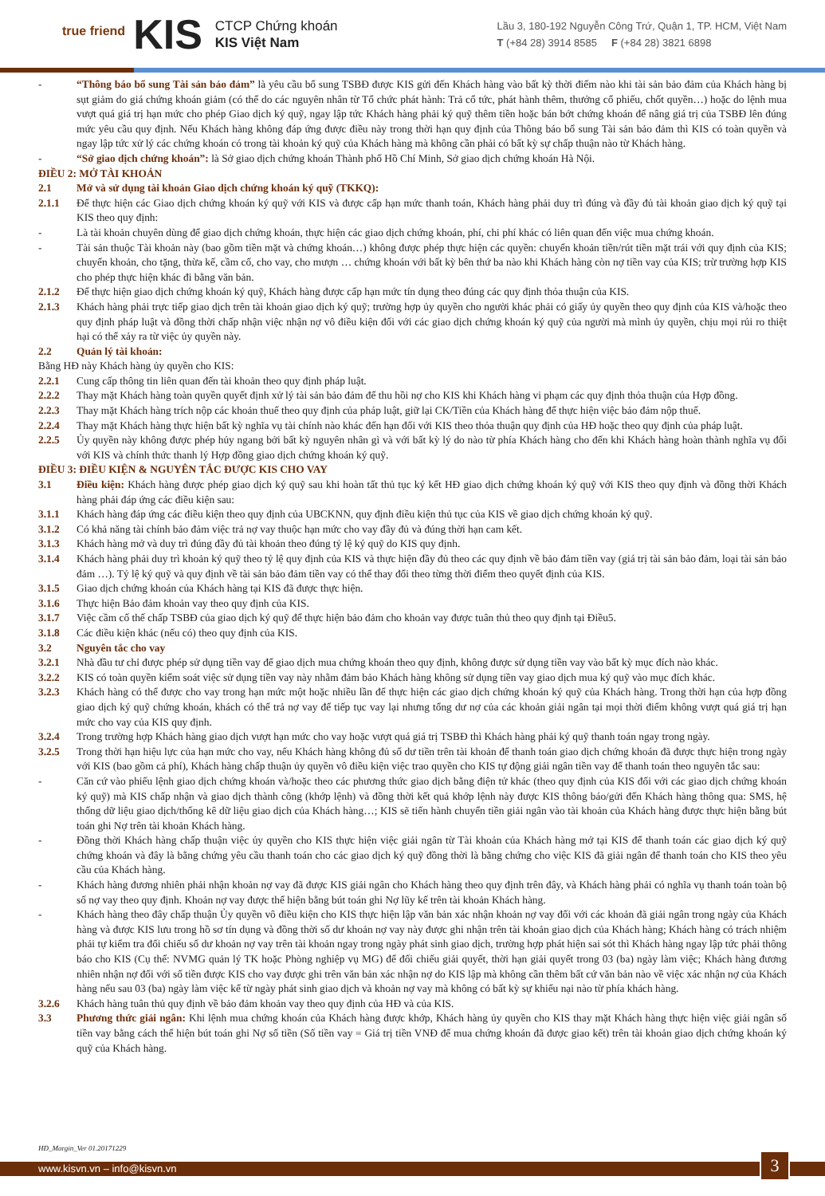true friend
KIS
CTCP Chứng khoán
KIS Việt Nam
Lầu 3, 180-192 Nguyễn Công Trứ, Quận 1, TP. HCM, Việt Nam
T (+84 28) 3914 8585 F (+84 28) 3821 6898
- “Thông báo bổ sung Tài sản bảo đảm” là yêu cầu bổ sung TSBĐ được KIS gửi đến Khách hàng vào bất kỳ thời điểm nào khi tài sản bảo đảm của Khách hàng bị sụt giảm do giá chứng khoán giảm (có thể do các nguyên nhân từ Tổ chức phát hành: Trả cổ tức, phát hành thêm, thưởng cổ phiếu, chốt quyền…) hoặc do lệnh mua vượt quá giá trị hạn mức cho phép Giao dịch ký quỹ, ngay lập tức Khách hàng phải ký quỹ thêm tiền hoặc bán bớt chứng khoán để nâng giá trị của TSBĐ lên đúng mức yêu cầu quy định. Nếu Khách hàng không đáp ứng được điều này trong thời hạn quy định của Thông báo bổ sung Tài sản bảo đảm thì KIS có toàn quyền và ngay lập tức xử lý các chứng khoán có trong tài khoản ký quỹ của Khách hàng mà không cần phải có bất kỳ sự chấp thuận nào từ Khách hàng.
- “Sở giao dịch chứng khoán”: là Sở giao dịch chứng khoán Thành phố Hồ Chí Minh, Sở giao dịch chứng khoán Hà Nội.
ĐIỀU 2: MỞ TÀI KHOẢN
2.1 Mở và sử dụng tài khoản Giao dịch chứng khoán ký quỹ (TKKQ):
2.1.1 Để thực hiện các Giao dịch chứng khoán ký quỹ với KIS và được cấp hạn mức thanh toán, Khách hàng phải duy trì đúng và đầy đủ tài khoản giao dịch ký quỹ tại KIS theo quy định:
- Là tài khoản chuyên dùng để giao dịch chứng khoán, thực hiện các giao dịch chứng khoán, phí, chi phí khác có liên quan đến việc mua chứng khoán.
- Tài sản thuộc Tài khoản này (bao gồm tiền mặt và chứng khoán…) không được phép thực hiện các quyền: chuyển khoản tiền/rút tiền mặt trái với quy định của KIS; chuyển khoản, cho tặng, thừa kế, cầm cố, cho vay, cho mượn … chứng khoán với bất kỳ bên thứ ba nào khi Khách hàng còn nợ tiền vay của KIS; trừ trường hợp KIS cho phép thực hiện khác đi bằng văn bản.
2.1.2 Để thực hiện giao dịch chứng khoán ký quỹ, Khách hàng được cấp hạn mức tín dụng theo đúng các quy định thỏa thuận của KIS.
2.1.3 Khách hàng phải trực tiếp giao dịch trên tài khoản giao dịch ký quỹ; trường hợp ủy quyền cho người khác phải có giấy ủy quyền theo quy định của KIS và/hoặc theo quy định pháp luật và đồng thời chấp nhận việc nhận nợ vô điều kiện đối với các giao dịch chứng khoán ký quỹ của người mà mình ủy quyền, chịu mọi rủi ro thiệt hại có thể xảy ra từ việc ủy quyền này.
2.2 Quản lý tài khoản:
Bằng HĐ này Khách hàng ủy quyền cho KIS:
2.2.1 Cung cấp thông tin liên quan đến tài khoản theo quy định pháp luật.
2.2.2 Thay mặt Khách hàng toàn quyền quyết định xử lý tài sản bảo đảm để thu hồi nợ cho KIS khi Khách hàng vi phạm các quy định thỏa thuận của Hợp đồng.
2.2.3 Thay mặt Khách hàng trích nộp các khoản thuế theo quy định của pháp luật, giữ lại CK/Tiền của Khách hàng để thực hiện việc bảo đảm nộp thuế.
2.2.4 Thay mặt Khách hàng thực hiện bất kỳ nghĩa vụ tài chính nào khác đến hạn đối với KIS theo thỏa thuận quy định của HĐ hoặc theo quy định của pháp luật.
2.2.5 Ủy quyền này không được phép hủy ngang bởi bất kỳ nguyên nhân gì và với bất kỳ lý do nào từ phía Khách hàng cho đến khi Khách hàng hoàn thành nghĩa vụ đối với KIS và chính thức thanh lý Hợp đồng giao dịch chứng khoán ký quỹ.
ĐIỀU 3: ĐIỀU KIỆN & NGUYÊN TẮC ĐƯỢC KIS CHO VAY
3.1 Điều kiện: Khách hàng được phép giao dịch ký quỹ sau khi hoàn tất thủ tục ký kết HĐ giao dịch chứng khoán ký quỹ với KIS theo quy định và đồng thời Khách hàng phải đáp ứng các điều kiện sau:
3.1.1 Khách hàng đáp ứng các điều kiện theo quy định của UBCKNN, quy định điều kiện thủ tục của KIS về giao dịch chứng khoán ký quỹ.
3.1.2 Có khả năng tài chính bảo đảm việc trả nợ vay thuộc hạn mức cho vay đầy đủ và đúng thời hạn cam kết.
3.1.3 Khách hàng mở và duy trì đúng đầy đủ tài khoản theo đúng tỷ lệ ký quỹ do KIS quy định.
3.1.4 Khách hàng phải duy trì khoản ký quỹ theo tỷ lệ quy định của KIS và thực hiện đầy đủ theo các quy định về bảo đảm tiền vay (giá trị tài sản bảo đảm, loại tài sản bảo đảm …). Tỷ lệ ký quỹ và quy định về tài sản bảo đảm tiền vay có thể thay đổi theo từng thời điểm theo quyết định của KIS.
3.1.5 Giao dịch chứng khoán của Khách hàng tại KIS đã được thực hiện.
3.1.6 Thực hiện Bảo đảm khoản vay theo quy định của KIS.
3.1.7 Việc cầm cố thế chấp TSBĐ của giao dịch ký quỹ để thực hiện bảo đảm cho khoản vay được tuân thủ theo quy định tại Điều5.
3.1.8 Các điều kiện khác (nếu có) theo quy định của KIS.
3.2 Nguyên tắc cho vay
3.2.1 Nhà đầu tư chỉ được phép sử dụng tiền vay để giao dịch mua chứng khoán theo quy định, không được sử dụng tiền vay vào bất kỳ mục đích nào khác.
3.2.2 KIS có toàn quyền kiểm soát việc sử dụng tiền vay này nhằm đảm bảo Khách hàng không sử dụng tiền vay giao dịch mua ký quỹ vào mục đích khác.
3.2.3 Khách hàng có thể được cho vay trong hạn mức một hoặc nhiều lần để thực hiện các giao dịch chứng khoán ký quỹ của Khách hàng. Trong thời hạn của hợp đồng giao dịch ký quỹ chứng khoán, khách có thể trả nợ vay để tiếp tục vay lại nhưng tổng dư nợ của các khoản giải ngân tại mọi thời điểm không vượt quá giá trị hạn mức cho vay của KIS quy định.
3.2.4 Trong trường hợp Khách hàng giao dịch vượt hạn mức cho vay hoặc vượt quá giá trị TSBĐ thì Khách hàng phải ký quỹ thanh toán ngay trong ngày.
3.2.5 Trong thời hạn hiệu lực của hạn mức cho vay, nếu Khách hàng không đủ số dư tiền trên tài khoản để thanh toán giao dịch chứng khoán đã được thực hiện trong ngày với KIS (bao gồm cả phí), Khách hàng chấp thuận ủy quyền vô điều kiện việc trao quyền cho KIS tự động giải ngân tiền vay để thanh toán theo nguyên tắc sau:
- Căn cứ vào phiếu lệnh giao dịch chứng khoán và/hoặc theo các phương thức giao dịch bằng điện tử khác (theo quy định của KIS đối với các giao dịch chứng khoán ký quỹ) mà KIS chấp nhận và giao dịch thành công (khớp lệnh) và đồng thời kết quả khớp lệnh này được KIS thông báo/gửi đến Khách hàng thông qua: SMS, hệ thống dữ liệu giao dịch/thống kê dữ liệu giao dịch của Khách hàng…; KIS sẽ tiến hành chuyển tiền giải ngân vào tài khoản của Khách hàng được thực hiện bằng bút toán ghi Nợ trên tài khoản Khách hàng.
- Đồng thời Khách hàng chấp thuận việc ủy quyền cho KIS thực hiện việc giải ngân từ Tài khoản của Khách hàng mở tại KIS để thanh toán các giao dịch ký quỹ chứng khoán và đây là bằng chứng yêu cầu thanh toán cho các giao dịch ký quỹ đồng thời là bằng chứng cho việc KIS đã giải ngân để thanh toán cho KIS theo yêu cầu của Khách hàng.
- Khách hàng đương nhiên phải nhận khoản nợ vay đã được KIS giải ngân cho Khách hàng theo quy định trên đây, và Khách hàng phải có nghĩa vụ thanh toán toàn bộ số nợ vay theo quy định. Khoản nợ vay được thể hiện bằng bút toán ghi Nợ lũy kế trên tài khoản Khách hàng.
- Khách hàng theo đây chấp thuận Ủy quyền vô điều kiện cho KIS thực hiện lập văn bản xác nhận khoản nợ vay đối với các khoản đã giải ngân trong ngày của Khách hàng và được KIS lưu trong hồ sơ tín dụng và đồng thời số dư khoản nợ vay này được ghi nhận trên tài khoản giao dịch của Khách hàng; Khách hàng có trách nhiệm phải tự kiểm tra đối chiếu số dư khoản nợ vay trên tài khoản ngay trong ngày phát sinh giao dịch, trường hợp phát hiện sai sót thì Khách hàng ngay lập tức phải thông báo cho KIS (Cụ thể: NVMG quản lý TK hoặc Phòng nghiệp vụ MG) để đối chiếu giải quyết, thời hạn giải quyết trong 03 (ba) ngày làm việc; Khách hàng đương nhiên nhận nợ đối với số tiền được KIS cho vay được ghi trên văn bản xác nhận nợ do KIS lập mà không cần thêm bất cứ văn bản nào về việc xác nhận nợ của Khách hàng nếu sau 03 (ba) ngày làm việc kể từ ngày phát sinh giao dịch và khoản nợ vay mà không có bất kỳ sự khiếu nại nào từ phía khách hàng.
3.2.6 Khách hàng tuân thủ quy định về bảo đảm khoản vay theo quy định của HĐ và của KIS.
3.3 Phương thức giải ngân: Khi lệnh mua chứng khoán của Khách hàng được khớp, Khách hàng ủy quyền cho KIS thay mặt Khách hàng thực hiện việc giải ngân số tiền vay bằng cách thể hiện bút toán ghi Nợ số tiền (Số tiền vay = Giá trị tiền VNĐ để mua chứng khoán đã được giao kết) trên tài khoản giao dịch chứng khoán ký quỹ của Khách hàng.
HĐ_Margin_Ver 01.20171229
www.kisvn.vn – info@kisvn.vn 3